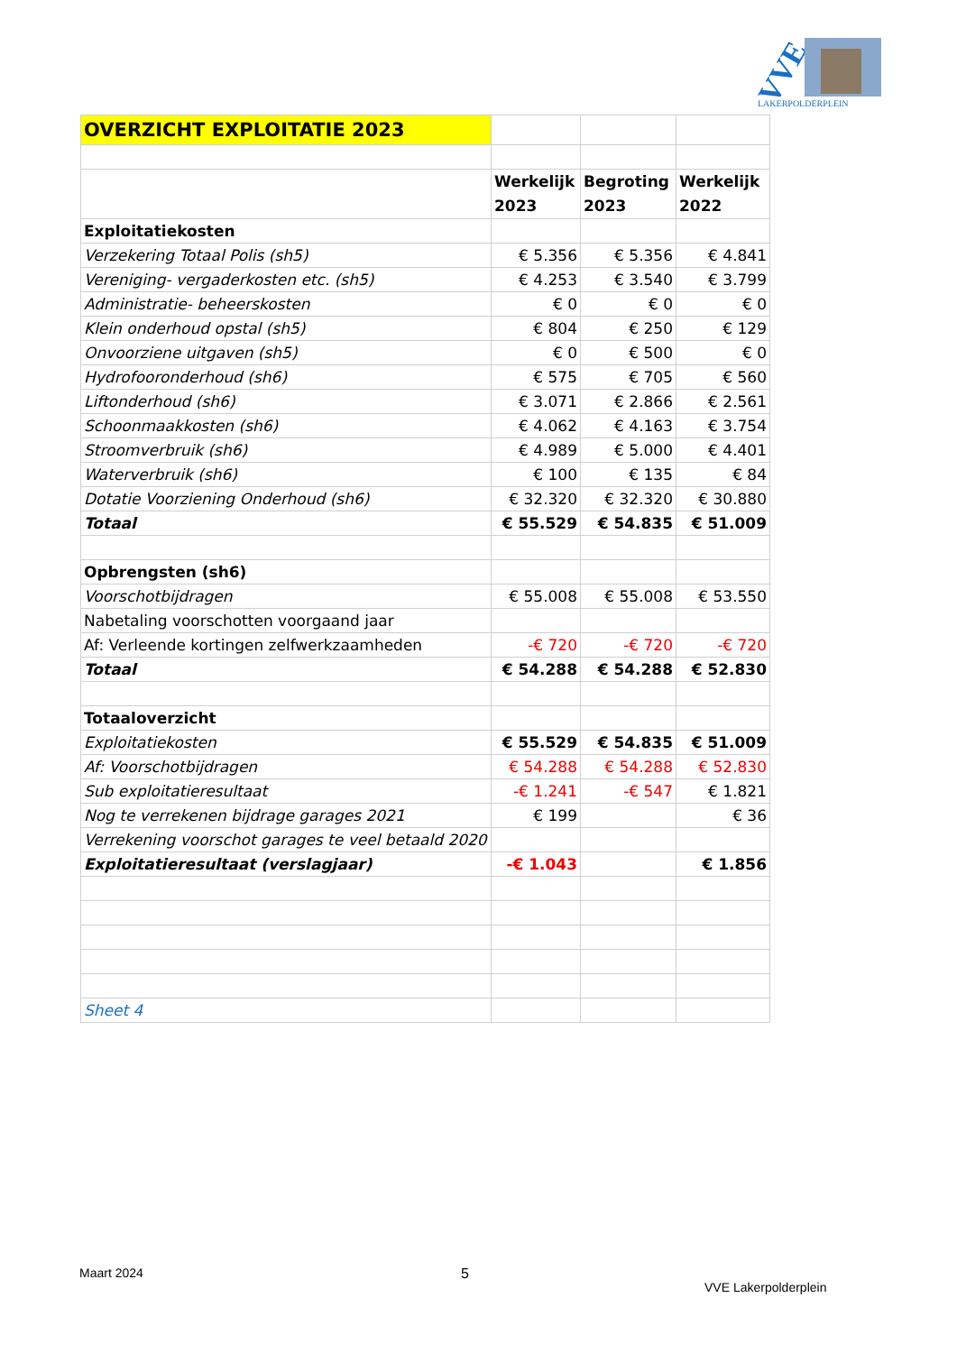VVE
LAKERPOLDERPLEIN
| OVERZICHT EXPLOITATIE 2023 | | | |
| | Werkelijk 2023 | Begroting 2023 | Werkelijk 2022 |
| Exploitatiekosten | | | |
| Verzekering Totaal Polis (sh5) | € 5.356 | € 5.356 | € 4.841 |
| Vereniging- vergaderkosten etc. (sh5) | € 4.253 | € 3.540 | € 3.799 |
| Administratie- beheerskosten | € 0 | € 0 | € 0 |
| Klein onderhoud opstal (sh5) | € 804 | € 250 | € 129 |
| Onvoorziene uitgaven (sh5) | € 0 | € 500 | € 0 |
| Hydrofooronderhoud (sh6) | € 575 | € 705 | € 560 |
| Liftonderhoud (sh6) | € 3.071 | € 2.866 | € 2.561 |
| Schoonmaakkosten (sh6) | € 4.062 | € 4.163 | € 3.754 |
| Stroomverbruik (sh6) | € 4.989 | € 5.000 | € 4.401 |
| Waterverbruik (sh6) | € 100 | € 135 | € 84 |
| Dotatie Voorziening Onderhoud (sh6) | € 32.320 | € 32.320 | € 30.880 |
| Totaal | € 55.529 | € 54.835 | € 51.009 |
| Opbrengsten (sh6) | | | |
| Voorschotbijdragen | € 55.008 | € 55.008 | € 53.550 |
| Nabetaling voorschotten voorgaand jaar | | | |
| Af: Verleende kortingen zelfwerkzaamheden | -€ 720 | -€ 720 | -€ 720 |
| Totaal | € 54.288 | € 54.288 | € 52.830 |
| Totaaloverzicht | | | |
| Exploitatiekosten | € 55.529 | € 54.835 | € 51.009 |
| Af: Voorschotbijdragen | € 54.288 | € 54.288 | € 52.830 |
| Sub exploitatieresultaat | -€ 1.241 | -€ 547 | € 1.821 |
| Nog te verrekenen bijdrage garages 2021 | € 199 | | € 36 |
| Verrekening voorschot garages te veel betaald 2020 | | | |
| Exploitatieresultaat (verslagjaar) | -€ 1.043 | | € 1.856 |
| Sheet 4 | | | |
Maart 2024 5
VVE Lakerpolderplein